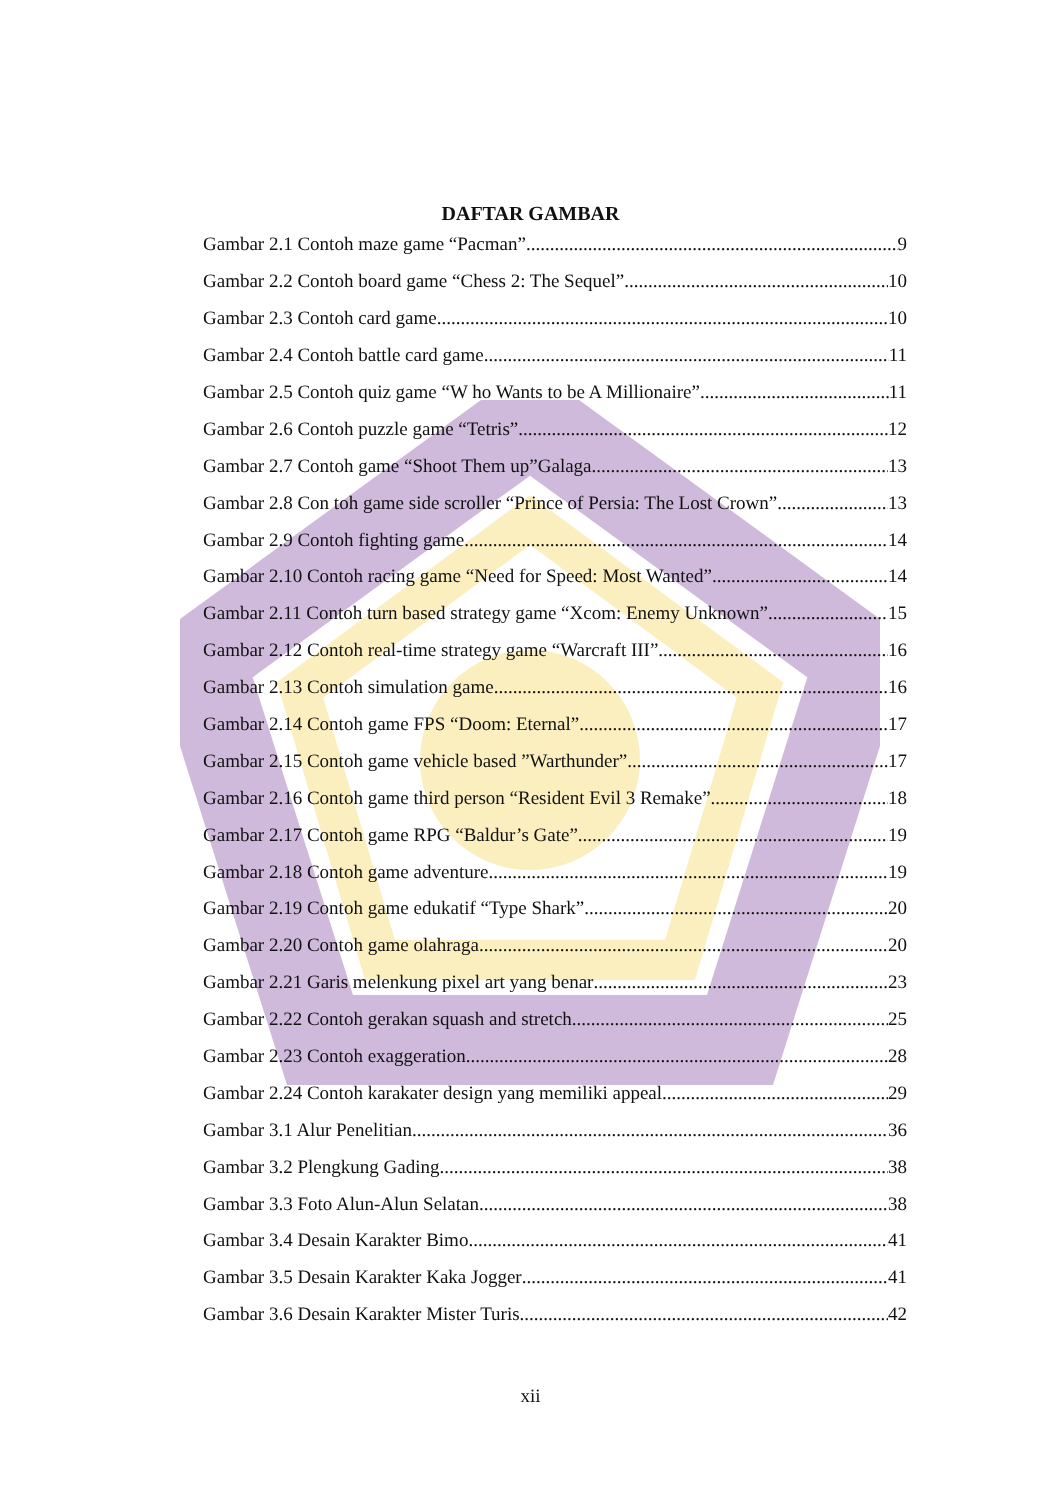DAFTAR GAMBAR
Gambar 2.1 Contoh maze game “Pacman” 9
Gambar 2.2 Contoh board game “Chess 2: The Sequel” 10
Gambar 2.3 Contoh card game 10
Gambar 2.4 Contoh battle card game 11
Gambar 2.5 Contoh quiz game “W ho Wants to be A Millionaire” 11
Gambar 2.6 Contoh puzzle game “Tetris” 12
Gambar 2.7 Contoh game “Shoot Them up”Galaga 13
Gambar 2.8 Con toh game side scroller “Prince of Persia: The Lost Crown” 13
Gambar 2.9 Contoh fighting game 14
Gambar 2.10 Contoh racing game “Need for Speed: Most Wanted” 14
Gambar 2.11 Contoh turn based strategy game “Xcom: Enemy Unknown” 15
Gambar 2.12 Contoh real-time strategy game “Warcraft III” 16
Gambar 2.13 Contoh simulation game 16
Gambar 2.14 Contoh game FPS “Doom: Eternal” 17
Gambar 2.15 Contoh game vehicle based ”Warthunder” 17
Gambar 2.16 Contoh game third person “Resident Evil 3 Remake” 18
Gambar 2.17 Contoh game RPG “Baldur’s Gate” 19
Gambar 2.18 Contoh game adventure 19
Gambar 2.19 Contoh game edukatif “Type Shark” 20
Gambar 2.20 Contoh game olahraga 20
Gambar 2.21 Garis melenkung pixel art yang benar 23
Gambar 2.22 Contoh gerakan squash and stretch 25
Gambar 2.23 Contoh exaggeration 28
Gambar 2.24 Contoh karakater design yang memiliki appeal 29
Gambar 3.1 Alur Penelitian 36
Gambar 3.2 Plengkung Gading 38
Gambar 3.3 Foto Alun-Alun Selatan 38
Gambar 3.4 Desain Karakter Bimo 41
Gambar 3.5 Desain Karakter Kaka Jogger 41
Gambar 3.6 Desain Karakter Mister Turis 42
xii